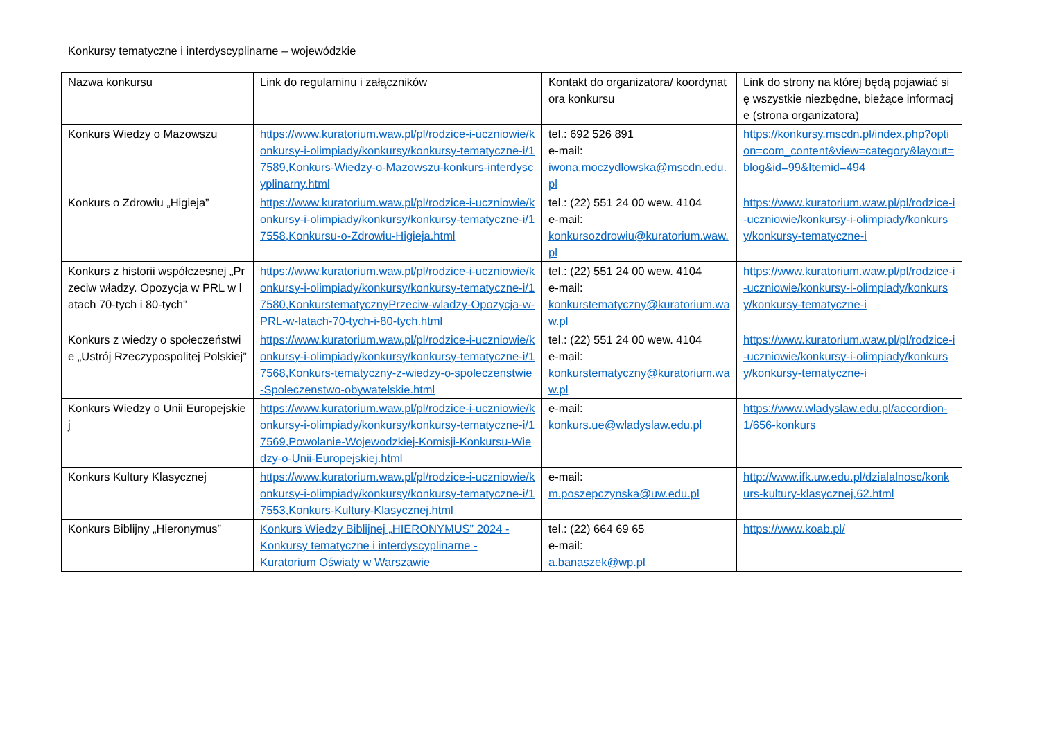Konkursy tematyczne i interdyscyplinarne – wojewódzkie
| Nazwa konkursu | Link do regulaminu i załączników | Kontakt do organizatora/ koordynatora konkursu | Link do strony na której będą pojawiać się wszystkie niezbędne, bieżące informacje (strona organizatora) |
| Konkurs Wiedzy o Mazowszu | https://www.kuratorium.waw.pl/pl/rodzice-i-uczniowie/konkursy-i-olimpiady/konkursy/konkursy-tematyczne-i/17589,Konkurs-Wiedzy-o-Mazowszu-konkurs-interdyscyplinarny.html | tel.: 692 526 891 e-mail: iwona.moczydlowska@mscdn.edu.pl | https://konkursy.mscdn.pl/index.php?option=com_content&view=category&layout=blog&id=99&Itemid=494 |
| Konkurs o Zdrowiu „Higieja” | https://www.kuratorium.waw.pl/pl/rodzice-i-uczniowie/konkursy-i-olimpiady/konkursy/konkursy-tematyczne-i/17558,Konkursu-o-Zdrowiu-Higieja.html | tel.: (22) 551 24 00 wew. 4104 e-mail: konkursozdrowiu@kuratorium.waw.pl | https://www.kuratorium.waw.pl/pl/rodzice-i-uczniowie/konkursy-i-olimpiady/konkursy/konkursy-tematyczne-i |
| Konkurs z historii współczesnej „Przeciw władzy. Opozycja w PRL w latach 70-tych i 80-tych” | https://www.kuratorium.waw.pl/pl/rodzice-i-uczniowie/konkursy-i-olimpiady/konkursy/konkursy-tematyczne-i/17580,KonkurstematycznyPrzeciw-wladzy-Opozycja-w-PRL-w-latach-70-tych-i-80-tych.html | tel.: (22) 551 24 00 wew. 4104 e-mail: konkurstematyczny@kuratorium.waw.pl | https://www.kuratorium.waw.pl/pl/rodzice-i-uczniowie/konkursy-i-olimpiady/konkursy/konkursy-tematyczne-i |
| Konkurs z wiedzy o społeczeństwie „Ustrój Rzeczypospolitej Polskiej” | https://www.kuratorium.waw.pl/pl/rodzice-i-uczniowie/konkursy-i-olimpiady/konkursy/konkursy-tematyczne-i/17568,Konkurs-tematyczny-z-wiedzy-o-spoleczenstwie-Spoleczenstwo-obywatelskie.html | tel.: (22) 551 24 00 wew. 4104 e-mail: konkurstematyczny@kuratorium.waw.pl | https://www.kuratorium.waw.pl/pl/rodzice-i-uczniowie/konkursy-i-olimpiady/konkursy/konkursy-tematyczne-i |
| Konkurs Wiedzy o Unii Europejskiej | https://www.kuratorium.waw.pl/pl/rodzice-i-uczniowie/konkursy-i-olimpiady/konkursy/konkursy-tematyczne-i/17569,Powolanie-Wojewodzkiej-Komisji-Konkursu-Wiedzy-o-Unii-Europejskiej.html | e-mail: konkurs.ue@wladyslaw.edu.pl | https://www.wladyslaw.edu.pl/accordion-1/656-konkurs |
| Konkurs Kultury Klasycznej | https://www.kuratorium.waw.pl/pl/rodzice-i-uczniowie/konkursy-i-olimpiady/konkursy/konkursy-tematyczne-i/17553,Konkurs-Kultury-Klasycznej.html | e-mail: m.poszepczynska@uw.edu.pl | http://www.ifk.uw.edu.pl/dzialalnosc/konkurs-kultury-klasycznej,62.html |
| Konkurs Biblijny „Hieronymus” | Konkurs Wiedzy Biblijnej „HIERONYMUS” 2024 - Konkursy tematyczne i interdyscyplinarne - Kuratorium Oświaty w Warszawie | tel.: (22) 664 69 65 e-mail: a.banaszek@wp.pl | https://www.koab.pl/ |